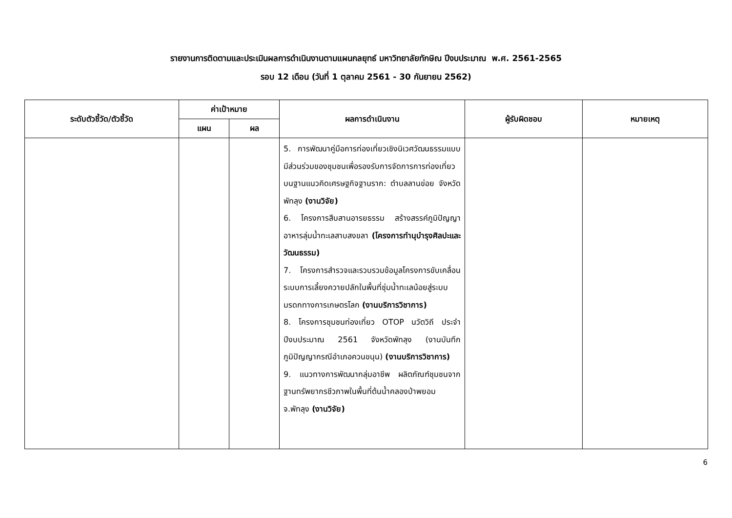รายงานการติดตามและประเมินผลการดำเนินงานตามแผนกลยุทธ์ มหาวิทยาลัยทักษิณ ปีงบประมาณ พ.ศ. 2561-2565
รอบ 12 เดือน (วันที่ 1 ตุลาคม 2561 - 30 กันยายน 2562)
| ระดับตัวชี้วัด/ตัวชี้วัด | ค่าเป้าหมาย | | ผลการดำเนินงาน | ผู้รับผิดชอบ | หมายเหตุ |
| --- | --- | --- | --- | --- | --- |
| | แผน | ผล | | | |
| | | | 5. การพัฒนาคู่มือการท่องเที่ยวเชิงนิเวศวัฒนธรรมแบบมีส่วนร่วมของชุมชนเพื่อรองรับการจัดการการท่องเที่ยวบนฐานแนวคิดเศรษฐกิจฐานราก: ตำบลลานข่อย จังหวัดพัทลุง (งานวิจัย) 6. โครงการสืบสานอารยธรรม สร้างสรรค์ภูมิปัญญาอาหารลุ่มน้ำทะเลสาบสงขลา (โครงการทำนุบำรุงศิลปะและวัฒนธรรม) 7. โครงการสำรวจและรวบรวมข้อมูลโครงการขับเคลื่อนระบบการเลี้ยงควายปลักในพื้นที่ชุ่มน้ำทะเลน้อยสู่ระบบมรดกทางการเกษตรโลก (งานบริการวิชาการ) 8. โครงการชุมชนท่องเที่ยว OTOP นวัตวิถี ประจำปีงบประมาณ 2561 จังหวัดพัทลุง (งานบันทึกภูมิปัญญากรณีอำเภอควนขนุน) (งานบริการวิชาการ) 9. แนวทางการพัฒนากลุ่มอาชีพ ผลิตภัณฑ์ชุมชนจากฐานทรัพยากรชีวภาพในพื้นที่ต้นน้ำคลองป่าพยอม จ.พัทลุง (งานวิจัย) | | |
6